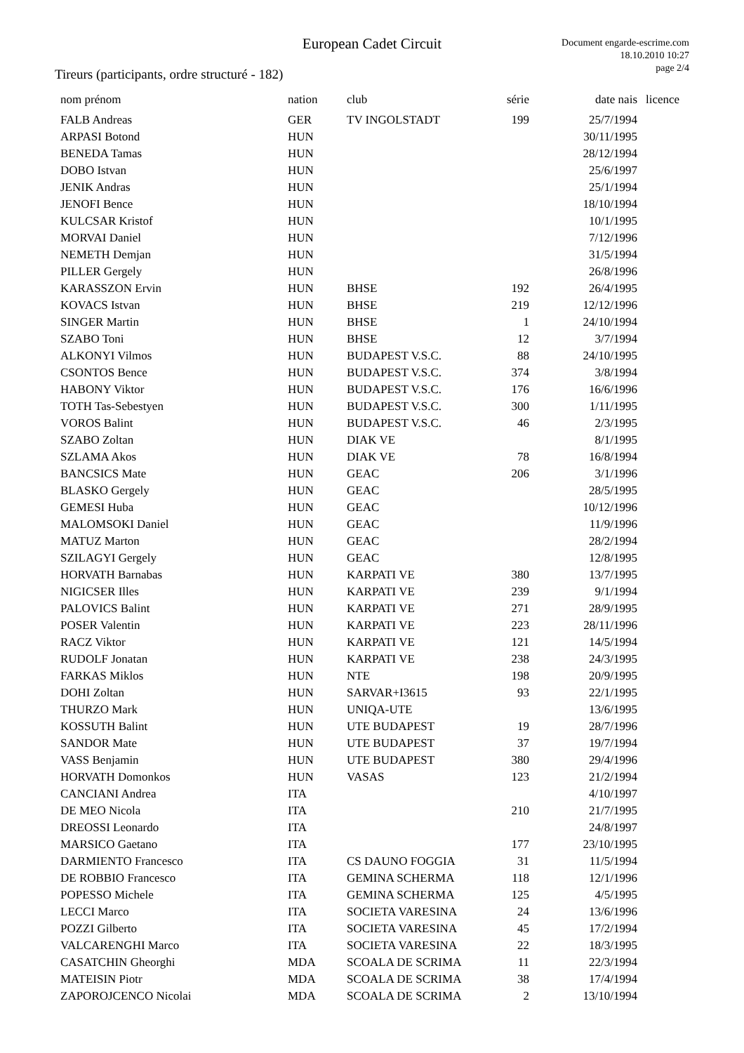European Cadet Circuit
Document engarde-escrime.com
18.10.2010 10:27
page 2/4
Tireurs (participants, ordre structuré - 182)
| nom prénom | nation | club | série | date nais | licence |
| --- | --- | --- | --- | --- | --- |
| FALB Andreas | GER | TV INGOLSTADT | 199 | 25/7/1994 | |
| ARPASI Botond | HUN | | | 30/11/1995 | |
| BENEDA Tamas | HUN | | | 28/12/1994 | |
| DOBO Istvan | HUN | | | 25/6/1997 | |
| JENIK Andras | HUN | | | 25/1/1994 | |
| JENOFI Bence | HUN | | | 18/10/1994 | |
| KULCSAR Kristof | HUN | | | 10/1/1995 | |
| MORVAI Daniel | HUN | | | 7/12/1996 | |
| NEMETH Demjan | HUN | | | 31/5/1994 | |
| PILLER Gergely | HUN | | | 26/8/1996 | |
| KARASSZON Ervin | HUN | BHSE | 192 | 26/4/1995 | |
| KOVACS Istvan | HUN | BHSE | 219 | 12/12/1996 | |
| SINGER Martin | HUN | BHSE | 1 | 24/10/1994 | |
| SZABO Toni | HUN | BHSE | 12 | 3/7/1994 | |
| ALKONYI Vilmos | HUN | BUDAPEST V.S.C. | 88 | 24/10/1995 | |
| CSONTOS Bence | HUN | BUDAPEST V.S.C. | 374 | 3/8/1994 | |
| HABONY Viktor | HUN | BUDAPEST V.S.C. | 176 | 16/6/1996 | |
| TOTH Tas-Sebestyen | HUN | BUDAPEST V.S.C. | 300 | 1/11/1995 | |
| VOROS Balint | HUN | BUDAPEST V.S.C. | 46 | 2/3/1995 | |
| SZABO Zoltan | HUN | DIAK VE | | 8/1/1995 | |
| SZLAMA Akos | HUN | DIAK VE | 78 | 16/8/1994 | |
| BANCSICS Mate | HUN | GEAC | 206 | 3/1/1996 | |
| BLASKO Gergely | HUN | GEAC | | 28/5/1995 | |
| GEMESI Huba | HUN | GEAC | | 10/12/1996 | |
| MALOMSOKI Daniel | HUN | GEAC | | 11/9/1996 | |
| MATUZ Marton | HUN | GEAC | | 28/2/1994 | |
| SZILAGYI Gergely | HUN | GEAC | | 12/8/1995 | |
| HORVATH Barnabas | HUN | KARPATI VE | 380 | 13/7/1995 | |
| NIGICSER Illes | HUN | KARPATI VE | 239 | 9/1/1994 | |
| PALOVICS Balint | HUN | KARPATI VE | 271 | 28/9/1995 | |
| POSER Valentin | HUN | KARPATI VE | 223 | 28/11/1996 | |
| RACZ Viktor | HUN | KARPATI VE | 121 | 14/5/1994 | |
| RUDOLF Jonatan | HUN | KARPATI VE | 238 | 24/3/1995 | |
| FARKAS Miklos | HUN | NTE | 198 | 20/9/1995 | |
| DOHI Zoltan | HUN | SARVAR+I3615 | 93 | 22/1/1995 | |
| THURZO Mark | HUN | UNIQA-UTE | | 13/6/1995 | |
| KOSSUTH Balint | HUN | UTE BUDAPEST | 19 | 28/7/1996 | |
| SANDOR Mate | HUN | UTE BUDAPEST | 37 | 19/7/1994 | |
| VASS Benjamin | HUN | UTE BUDAPEST | 380 | 29/4/1996 | |
| HORVATH Domonkos | HUN | VASAS | 123 | 21/2/1994 | |
| CANCIANI Andrea | ITA | | | 4/10/1997 | |
| DE MEO Nicola | ITA | | 210 | 21/7/1995 | |
| DREOSSI Leonardo | ITA | | | 24/8/1997 | |
| MARSICO Gaetano | ITA | | 177 | 23/10/1995 | |
| DARMIENTO Francesco | ITA | CS DAUNO FOGGIA | 31 | 11/5/1994 | |
| DE ROBBIO Francesco | ITA | GEMINA SCHERMA | 118 | 12/1/1996 | |
| POPESSO Michele | ITA | GEMINA SCHERMA | 125 | 4/5/1995 | |
| LECCI Marco | ITA | SOCIETA VARESINA | 24 | 13/6/1996 | |
| POZZI Gilberto | ITA | SOCIETA VARESINA | 45 | 17/2/1994 | |
| VALCARENGHI Marco | ITA | SOCIETA VARESINA | 22 | 18/3/1995 | |
| CASATCHIN Gheorghi | MDA | SCOALA DE SCRIMA | 11 | 22/3/1994 | |
| MATEISIN Piotr | MDA | SCOALA DE SCRIMA | 38 | 17/4/1994 | |
| ZAPOROJCENCO Nicolai | MDA | SCOALA DE SCRIMA | 2 | 13/10/1994 | |